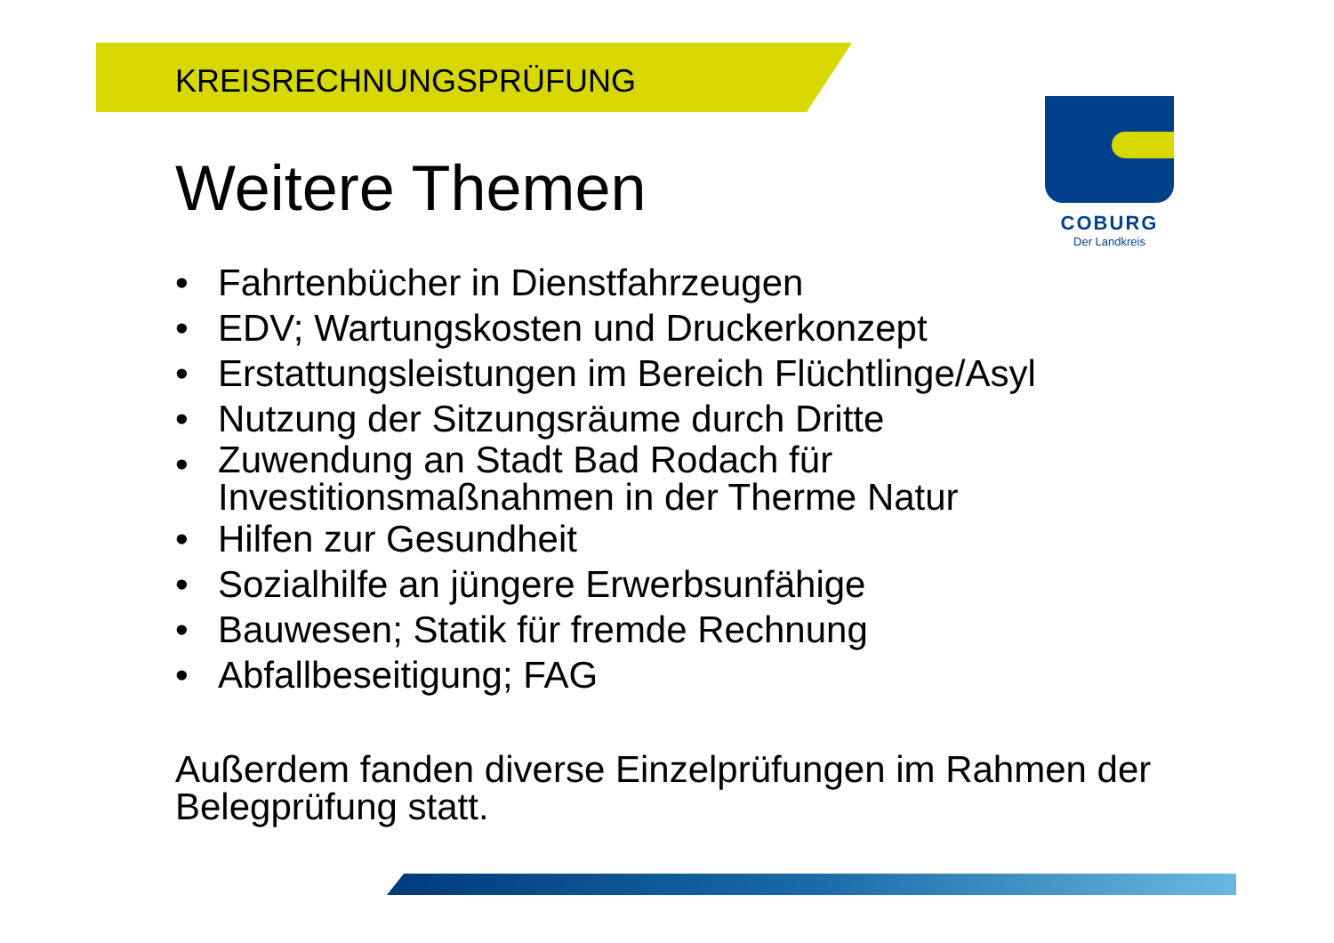KREISRECHNUNGSPRÜFUNG
COBURG
Der Landkreis
Weitere Themen
• Fahrtenbücher in Dienstfahrzeugen
• EDV; Wartungskosten und Druckerkonzept
• Erstattungsleistungen im Bereich Flüchtlinge/Asyl
• Nutzung der Sitzungsräume durch Dritte
• Zuwendung an Stadt Bad Rodach für
Investitionsmaßnahmen in der Therme Natur
• Hilfen zur Gesundheit
• Sozialhilfe an jüngere Erwerbsunfähige
• Bauwesen; Statik für fremde Rechnung
• Abfallbeseitigung; FAG
Außerdem fanden diverse Einzelprüfungen im Rahmen der Belegprüfung statt.